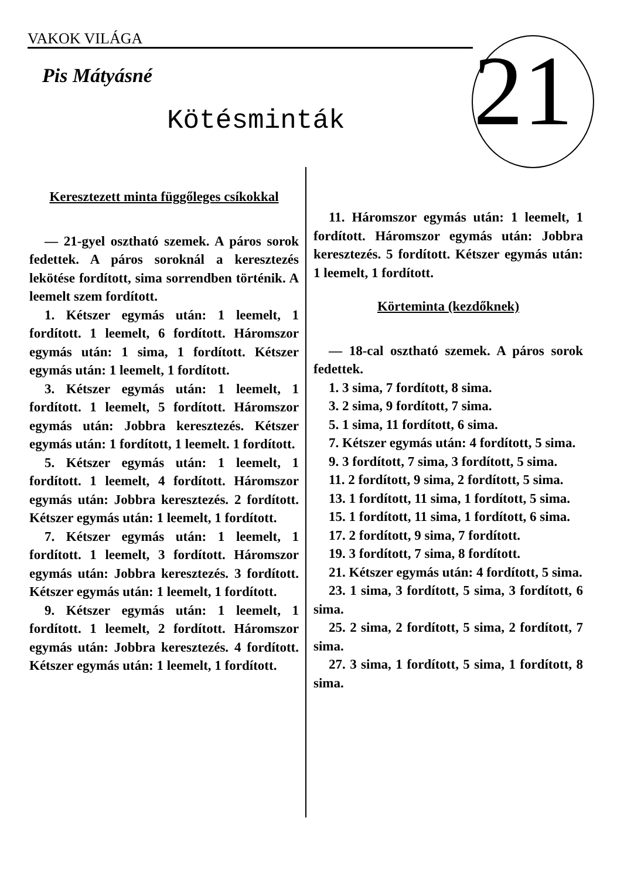VAKOK VILÁGA
21
Pis Mátyásné
Kötésminták
Keresztezett minta függőleges csíkokkal
— 21-gyel osztható szemek. A páros sorok fedettek. A páros soroknál a keresztezés lekötése fordított, sima sorrendben történik. A leemelt szem fordított.
1. Kétszer egymás után: 1 leemelt, 1 fordított. 1 leemelt, 6 fordított. Háromszor egymás után: 1 sima, 1 fordított. Kétszer egymás után: 1 leemelt, 1 fordított.
3. Kétszer egymás után: 1 leemelt, 1 fordított. 1 leemelt, 5 fordított. Háromszor egymás után: Jobbra keresztezés. Kétszer egymás után: 1 fordított, 1 leemelt. 1 fordított.
5. Kétszer egymás után: 1 leemelt, 1 fordított. 1 leemelt, 4 fordított. Háromszor egymás után: Jobbra keresztezés. 2 fordított. Kétszer egymás után: 1 leemelt, 1 fordított.
7. Kétszer egymás után: 1 leemelt, 1 fordított. 1 leemelt, 3 fordított. Háromszor egymás után: Jobbra keresztezés. 3 fordított. Kétszer egymás után: 1 leemelt, 1 fordított.
9. Kétszer egymás után: 1 leemelt, 1 fordított. 1 leemelt, 2 fordított. Háromszor egymás után: Jobbra keresztezés. 4 fordított. Kétszer egymás után: 1 leemelt, 1 fordított.
11. Háromszor egymás után: 1 leemelt, 1 fordított. Háromszor egymás után: Jobbra keresztezés. 5 fordított. Kétszer egymás után: 1 leemelt, 1 fordított.
Körteminta (kezdőknek)
— 18-cal osztható szemek. A páros sorok fedettek.
1. 3 sima, 7 fordított, 8 sima.
3. 2 sima, 9 fordított, 7 sima.
5. 1 sima, 11 fordított, 6 sima.
7. Kétszer egymás után: 4 fordított, 5 sima.
9. 3 fordított, 7 sima, 3 fordított, 5 sima.
11. 2 fordított, 9 sima, 2 fordított, 5 sima.
13. 1 fordított, 11 sima, 1 fordított, 5 sima.
15. 1 fordított, 11 sima, 1 fordított, 6 sima.
17. 2 fordított, 9 sima, 7 fordított.
19. 3 fordított, 7 sima, 8 fordított.
21. Kétszer egymás után: 4 fordított, 5 sima.
23. 1 sima, 3 fordított, 5 sima, 3 fordított, 6 sima.
25. 2 sima, 2 fordított, 5 sima, 2 fordított, 7 sima.
27. 3 sima, 1 fordított, 5 sima, 1 fordított, 8 sima.